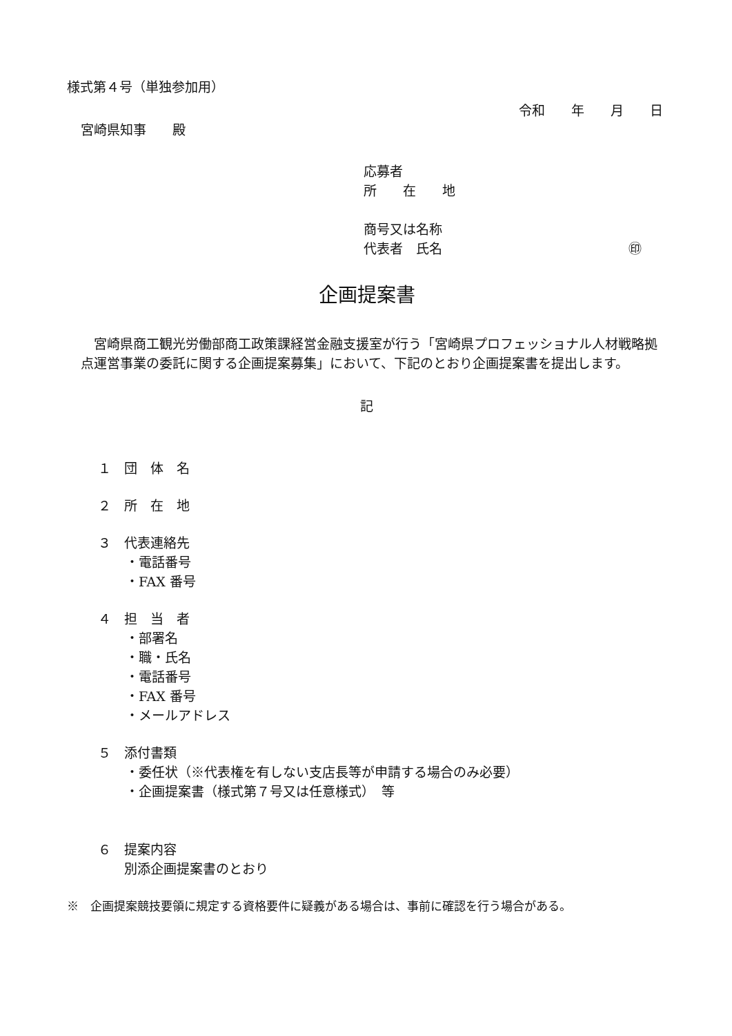様式第４号（単独参加用）
令和　　年　　月　　日
宮崎県知事　　殿
応募者
所　　在　　地
商号又は名称
代表者　氏名 ㊞
企画提案書
　宮崎県商工観光労働部商工政策課経営金融支援室が行う「宮崎県プロフェッショナル人材戦略拠点運営事業の委託に関する企画提案募集」において、下記のとおり企画提案書を提出します。
記
１　団　体　名
２　所　在　地
３　代表連絡先
・電話番号
・FAX 番号
４　担　当　者
・部署名
・職・氏名
・電話番号
・FAX 番号
・メールアドレス
５　添付書類
・委任状（※代表権を有しない支店長等が申請する場合のみ必要）
・企画提案書（様式第７号又は任意様式）　等
６　提案内容
別添企画提案書のとおり
※　企画提案競技要領に規定する資格要件に疑義がある場合は、事前に確認を行う場合がある。